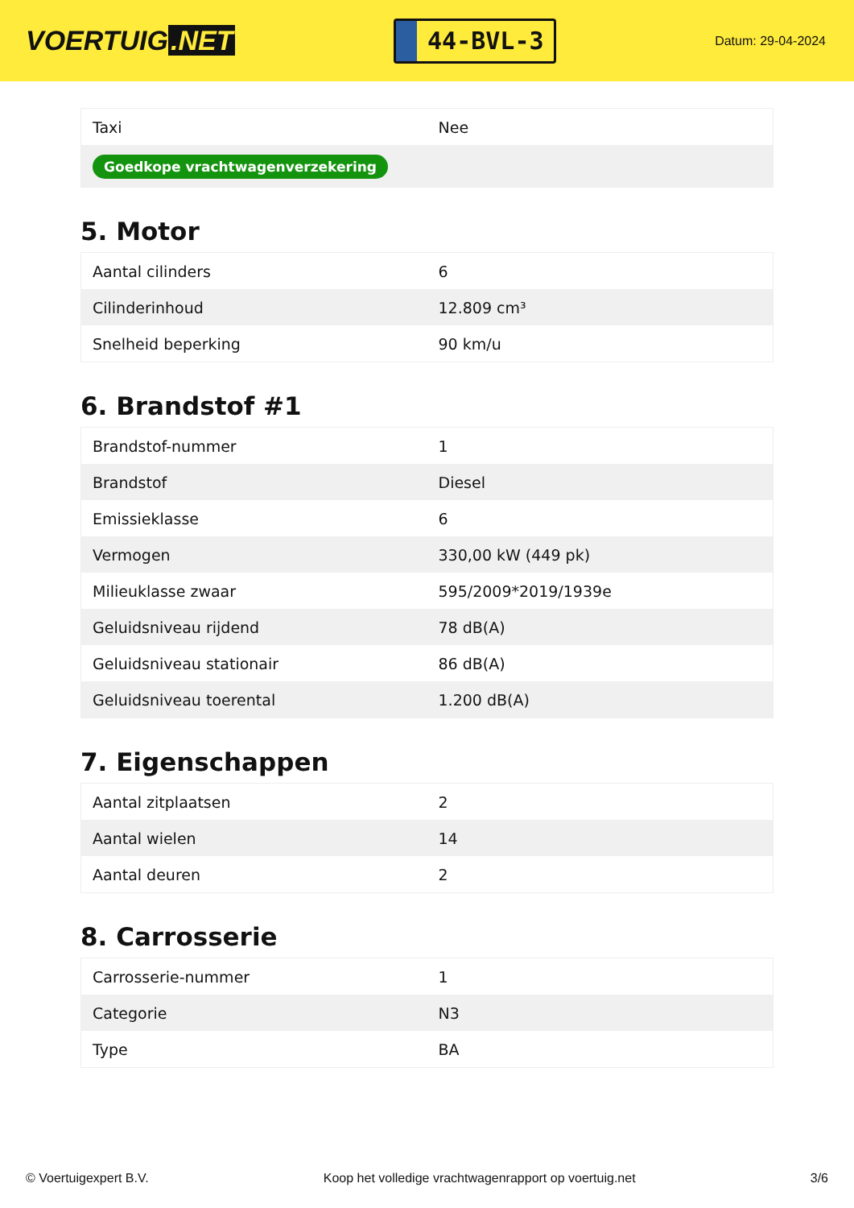VOERTUIG.NET
44-BVL-3
Datum: 29-04-2024
| Taxi | Nee |
| Goedkope vrachtwagenverzekering | |
5. Motor
| Aantal cilinders | 6 |
| Cilinderinhoud | 12.809 cm³ |
| Snelheid beperking | 90 km/u |
6. Brandstof #1
| Brandstof-nummer | 1 |
| Brandstof | Diesel |
| Emissieklasse | 6 |
| Vermogen | 330,00 kW (449 pk) |
| Milieuklasse zwaar | 595/2009*2019/1939e |
| Geluidsniveau rijdend | 78 dB(A) |
| Geluidsniveau stationair | 86 dB(A) |
| Geluidsniveau toerental | 1.200 dB(A) |
7. Eigenschappen
| Aantal zitplaatsen | 2 |
| Aantal wielen | 14 |
| Aantal deuren | 2 |
8. Carrosserie
| Carrosserie-nummer | 1 |
| Categorie | N3 |
| Type | BA |
© Voertuigexpert B.V. Koop het volledige vrachtwagenrapport op voertuig.net 3/6